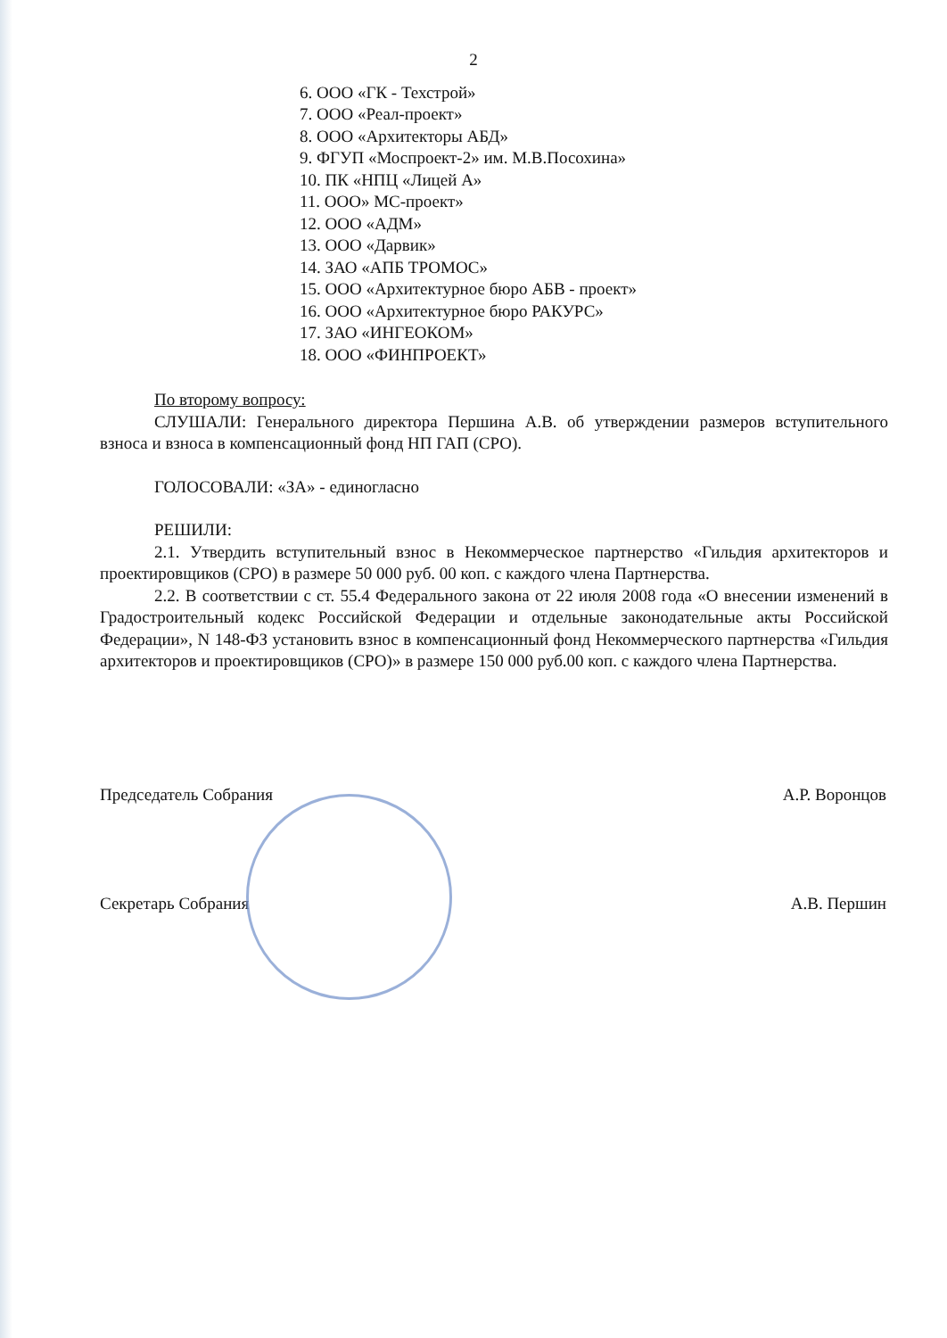2
6. ООО «ГК - Техстрой»
7. ООО «Реал-проект»
8. ООО «Архитекторы АБД»
9. ФГУП «Моспроект-2» им. М.В.Посохина»
10. ПК «НПЦ «Лицей А»
11. ООО» МС-проект»
12. ООО «АДМ»
13. ООО «Дарвик»
14. ЗАО «АПБ ТРОМОС»
15. ООО «Архитектурное бюро АБВ - проект»
16. ООО «Архитектурное бюро РАКУРС»
17. ЗАО «ИНГЕОКОМ»
18. ООО «ФИНПРОЕКТ»
По второму вопросу:
СЛУШАЛИ: Генерального директора Першина А.В. об утверждении размеров вступительного взноса и взноса в компенсационный фонд НП ГАП (СРО).
ГОЛОСОВАЛИ: «ЗА» - единогласно
РЕШИЛИ:
2.1. Утвердить вступительный взнос в Некоммерческое партнерство «Гильдия архитекторов и проектировщиков (СРО) в размере 50 000 руб. 00 коп. с каждого члена Партнерства.
2.2. В соответствии с ст. 55.4 Федерального закона от 22 июля 2008 года «О внесении изменений в Градостроительный кодекс Российской Федерации и отдельные законодательные акты Российской Федерации», N 148-ФЗ установить взнос в компенсационный фонд Некоммерческого партнерства «Гильдия архитекторов и проектировщиков (СРО)» в размере 150 000 руб.00 коп. с каждого члена Партнерства.
Председатель Собрания А.Р. Воронцов
Секретарь Собрания А.В. Першин